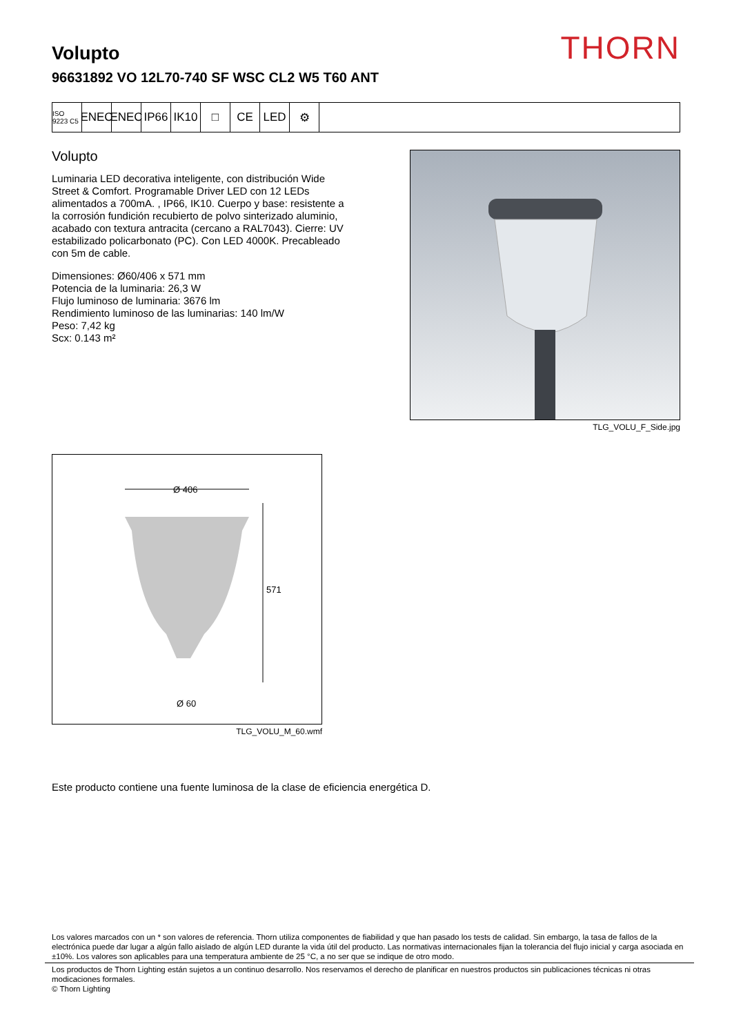THORN
Volupto
96631892 VO 12L70-740 SF WSC CL2 W5 T60 ANT
ISO 9223 C5
ENEC ENEC IP66 IK10 □ CE LED ⚙
Volupto
Luminaria LED decorativa inteligente, con distribución Wide Street & Comfort. Programable Driver LED con 12 LEDs alimentados a 700mA. , IP66, IK10. Cuerpo y base: resistente a la corrosión fundición recubierto de polvo sinterizado aluminio, acabado con textura antracita (cercano a RAL7043). Cierre: UV estabilizado policarbonato (PC). Con LED 4000K. Precableado con 5m de cable.
Dimensiones: Ø60/406 x 571 mm
Potencia de la luminaria: 26,3 W
Flujo luminoso de luminaria: 3676 lm
Rendimiento luminoso de las luminarias: 140 lm/W
Peso: 7,42 kg
Scx: 0.143 m²
TLG_VOLU_F_Side.jpg
Ø 406
571
Ø 60
TLG_VOLU_M_60.wmf
Este producto contiene una fuente luminosa de la clase de eficiencia energética D.
Los valores marcados con un * son valores de referencia. Thorn utiliza componentes de fiabilidad y que han pasado los tests de calidad. Sin embargo, la tasa de fallos de la electrónica puede dar lugar a algún fallo aislado de algún LED durante la vida útil del producto. Las normativas internacionales fijan la tolerancia del flujo inicial y carga asociada en ±10%. Los valores son aplicables para una temperatura ambiente de 25 °C, a no ser que se indique de otro modo.
Los productos de Thorn Lighting están sujetos a un continuo desarrollo. Nos reservamos el derecho de planificar en nuestros productos sin publicaciones técnicas ni otras modicaciones formales.
© Thorn Lighting